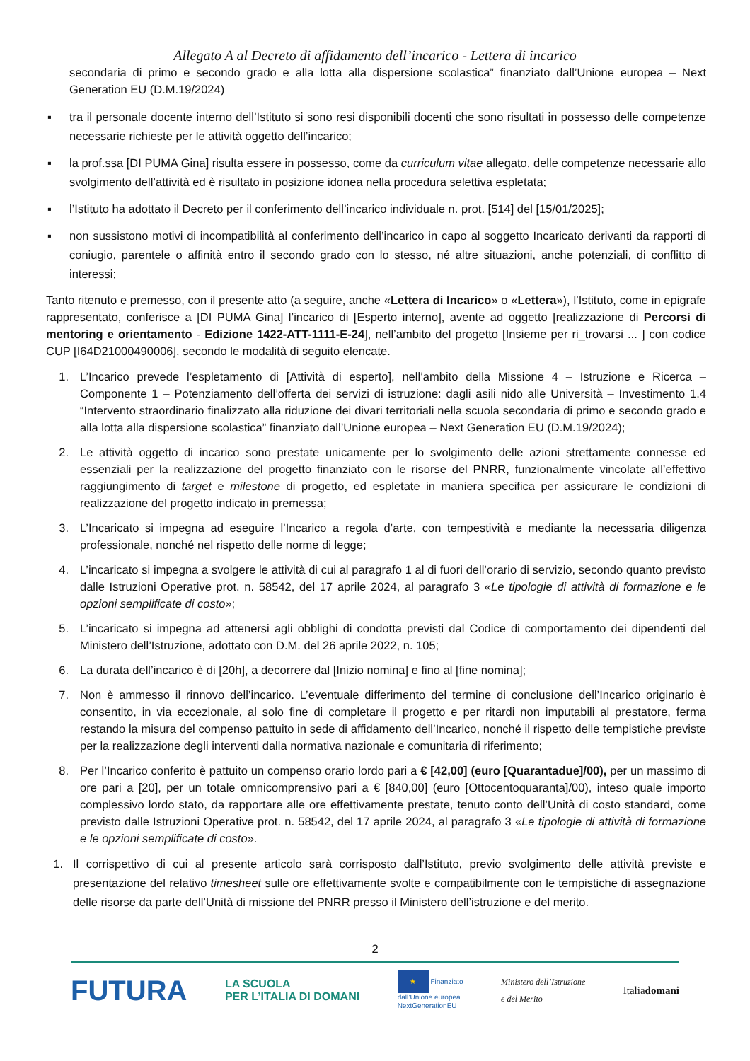Allegato A al Decreto di affidamento dell’incarico - Lettera di incarico
secondaria di primo e secondo grado e alla lotta alla dispersione scolastica” finanziato dall’Unione europea – Next Generation EU (D.M.19/2024)
▪ tra il personale docente interno dell’Istituto si sono resi disponibili docenti che sono risultati in possesso delle competenze necessarie richieste per le attività oggetto dell’incarico;
▪ la prof.ssa [DI PUMA Gina] risulta essere in possesso, come da curriculum vitae allegato, delle competenze necessarie allo svolgimento dell’attività ed è risultato in posizione idonea nella procedura selettiva espletata;
▪ l’Istituto ha adottato il Decreto per il conferimento dell’incarico individuale n. prot. [514] del [15/01/2025];
▪ non sussistono motivi di incompatibilità al conferimento dell’incarico in capo al soggetto Incaricato derivanti da rapporti di coniugio, parentele o affinità entro il secondo grado con lo stesso, né altre situazioni, anche potenziali, di conflitto di interessi;
Tanto ritenuto e premesso, con il presente atto (a seguire, anche «Lettera di Incarico» o «Lettera»), l’Istituto, come in epigrafe rappresentato, conferisce a [DI PUMA Gina] l’incarico di [Esperto interno], avente ad oggetto [realizzazione di Percorsi di mentoring e orientamento - Edizione 1422-ATT-1111-E-24], nell’ambito del progetto [Insieme per ri_trovarsi ... ] con codice CUP [I64D21000490006], secondo le modalità di seguito elencate.
1. L’Incarico prevede l’espletamento di [Attività di esperto], nell’ambito della Missione 4 – Istruzione e Ricerca – Componente 1 – Potenziamento dell’offerta dei servizi di istruzione: dagli asili nido alle Università – Investimento 1.4 “Intervento straordinario finalizzato alla riduzione dei divari territoriali nella scuola secondaria di primo e secondo grado e alla lotta alla dispersione scolastica” finanziato dall’Unione europea – Next Generation EU (D.M.19/2024);
2. Le attività oggetto di incarico sono prestate unicamente per lo svolgimento delle azioni strettamente connesse ed essenziali per la realizzazione del progetto finanziato con le risorse del PNRR, funzionalmente vincolate all’effettivo raggiungimento di target e milestone di progetto, ed espletate in maniera specifica per assicurare le condizioni di realizzazione del progetto indicato in premessa;
3. L’Incaricato si impegna ad eseguire l’Incarico a regola d’arte, con tempestività e mediante la necessaria diligenza professionale, nonché nel rispetto delle norme di legge;
4. L’incaricato si impegna a svolgere le attività di cui al paragrafo 1 al di fuori dell’orario di servizio, secondo quanto previsto dalle Istruzioni Operative prot. n. 58542, del 17 aprile 2024, al paragrafo 3 «Le tipologie di attività di formazione e le opzioni semplificate di costo»;
5. L’incaricato si impegna ad attenersi agli obblighi di condotta previsti dal Codice di comportamento dei dipendenti del Ministero dell’Istruzione, adottato con D.M. del 26 aprile 2022, n. 105;
6. La durata dell’incarico è di [20h], a decorrere dal [Inizio nomina] e fino al [fine nomina];
7. Non è ammesso il rinnovo dell’incarico. L’eventuale differimento del termine di conclusione dell’Incarico originario è consentito, in via eccezionale, al solo fine di completare il progetto e per ritardi non imputabili al prestatore, ferma restando la misura del compenso pattuito in sede di affidamento dell’Incarico, nonché il rispetto delle tempistiche previste per la realizzazione degli interventi dalla normativa nazionale e comunitaria di riferimento;
8. Per l’Incarico conferito è pattuito un compenso orario lordo pari a € [42,00] (euro [Quarantadue]/00), per un massimo di ore pari a [20], per un totale omnicomprensivo pari a € [840,00] (euro [Ottocentoquaranta]/00), inteso quale importo complessivo lordo stato, da rapportare alle ore effettivamente prestate, tenuto conto dell’Unità di costo standard, come previsto dalle Istruzioni Operative prot. n. 58542, del 17 aprile 2024, al paragrafo 3 «Le tipologie di attività di formazione e le opzioni semplificate di costo».
1. Il corrispettivo di cui al presente articolo sarà corrisposto dall’Istituto, previo svolgimento delle attività previste e presentazione del relativo timesheet sulle ore effettivamente svolte e compatibilmente con le tempistiche di assegnazione delle risorse da parte dell’Unità di missione del PNRR presso il Ministero dell’istruzione e del merito.
2
FUTURA LA SCUOLA
PER L’ITALIA DI DOMANI ★ Finanziato
dall’Unione europea
NextGenerationEU Ministero dell’Istruzione
e del Merito Italiadomani